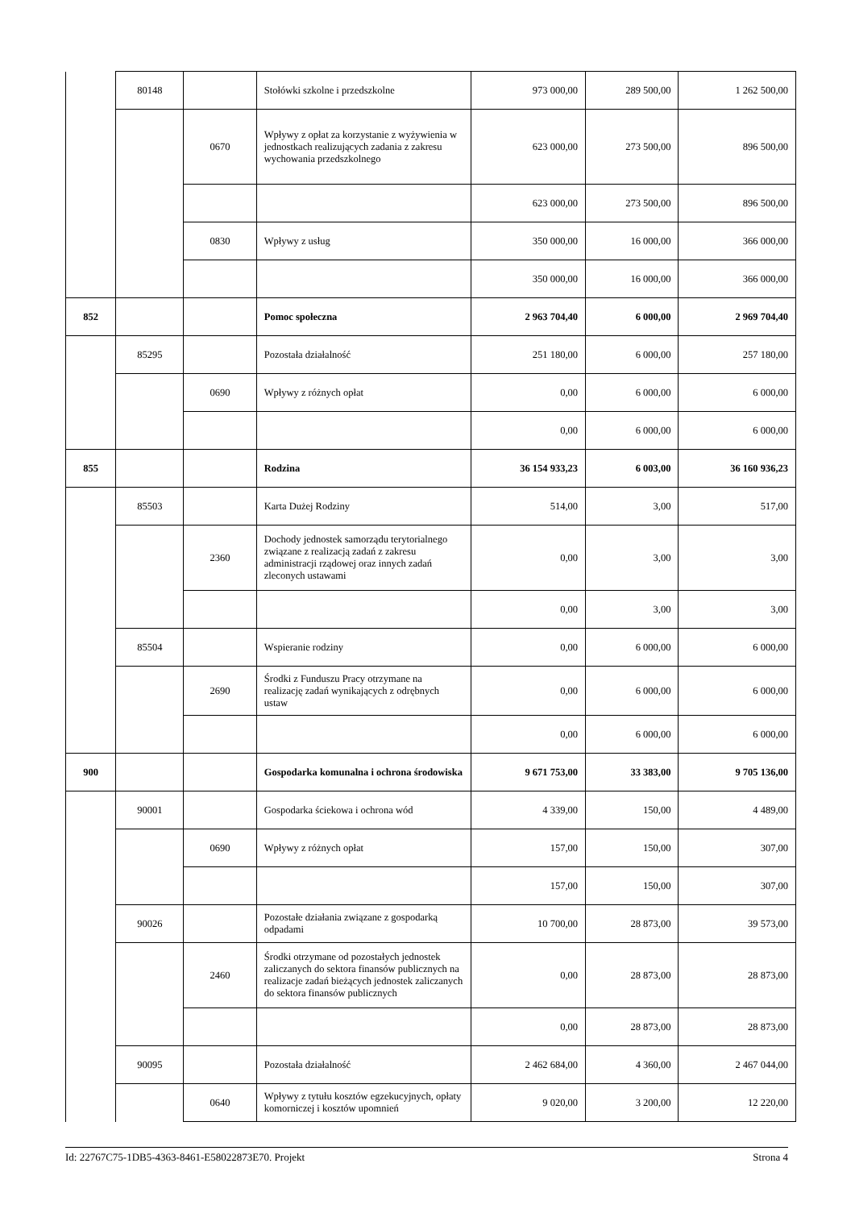| | 80148 | | Stołówki szkolne i przedszkolne | 973 000,00 | 289 500,00 | 1 262 500,00 |
| | | 0670 | Wpływy z opłat za korzystanie z wyżywienia w jednostkach realizujących zadania z zakresu wychowania przedszkolnego | 623 000,00 | 273 500,00 | 896 500,00 |
| | | | | 623 000,00 | 273 500,00 | 896 500,00 |
| | | 0830 | Wpływy z usług | 350 000,00 | 16 000,00 | 366 000,00 |
| | | | | 350 000,00 | 16 000,00 | 366 000,00 |
| 852 | | | Pomoc społeczna | 2 963 704,40 | 6 000,00 | 2 969 704,40 |
| | 85295 | | Pozostała działalność | 251 180,00 | 6 000,00 | 257 180,00 |
| | | 0690 | Wpływy z różnych opłat | 0,00 | 6 000,00 | 6 000,00 |
| | | | | 0,00 | 6 000,00 | 6 000,00 |
| 855 | | | Rodzina | 36 154 933,23 | 6 003,00 | 36 160 936,23 |
| | 85503 | | Karta Dużej Rodziny | 514,00 | 3,00 | 517,00 |
| | | 2360 | Dochody jednostek samorządu terytorialnego związane z realizacją zadań z zakresu administracji rządowej oraz innych zadań zleconych ustawami | 0,00 | 3,00 | 3,00 |
| | | | | 0,00 | 3,00 | 3,00 |
| | 85504 | | Wspieranie rodziny | 0,00 | 6 000,00 | 6 000,00 |
| | | 2690 | Środki z Funduszu Pracy otrzymane na realizację zadań wynikających z odrębnych ustaw | 0,00 | 6 000,00 | 6 000,00 |
| | | | | 0,00 | 6 000,00 | 6 000,00 |
| 900 | | | Gospodarka komunalna i ochrona środowiska | 9 671 753,00 | 33 383,00 | 9 705 136,00 |
| | 90001 | | Gospodarka ściekowa i ochrona wód | 4 339,00 | 150,00 | 4 489,00 |
| | | 0690 | Wpływy z różnych opłat | 157,00 | 150,00 | 307,00 |
| | | | | 157,00 | 150,00 | 307,00 |
| | 90026 | | Pozostałe działania związane z gospodarką odpadami | 10 700,00 | 28 873,00 | 39 573,00 |
| | | 2460 | Środki otrzymane od pozostałych jednostek zaliczanych do sektora finansów publicznych na realizacje zadań bieżących jednostek zaliczanych do sektora finansów publicznych | 0,00 | 28 873,00 | 28 873,00 |
| | | | | 0,00 | 28 873,00 | 28 873,00 |
| | 90095 | | Pozostała działalność | 2 462 684,00 | 4 360,00 | 2 467 044,00 |
| | | 0640 | Wpływy z tytułu kosztów egzekucyjnych, opłaty komorniczej i kosztów upomnień | 9 020,00 | 3 200,00 | 12 220,00 |
Id: 22767C75-1DB5-4363-8461-E58022873E70. Projekt Strona 4